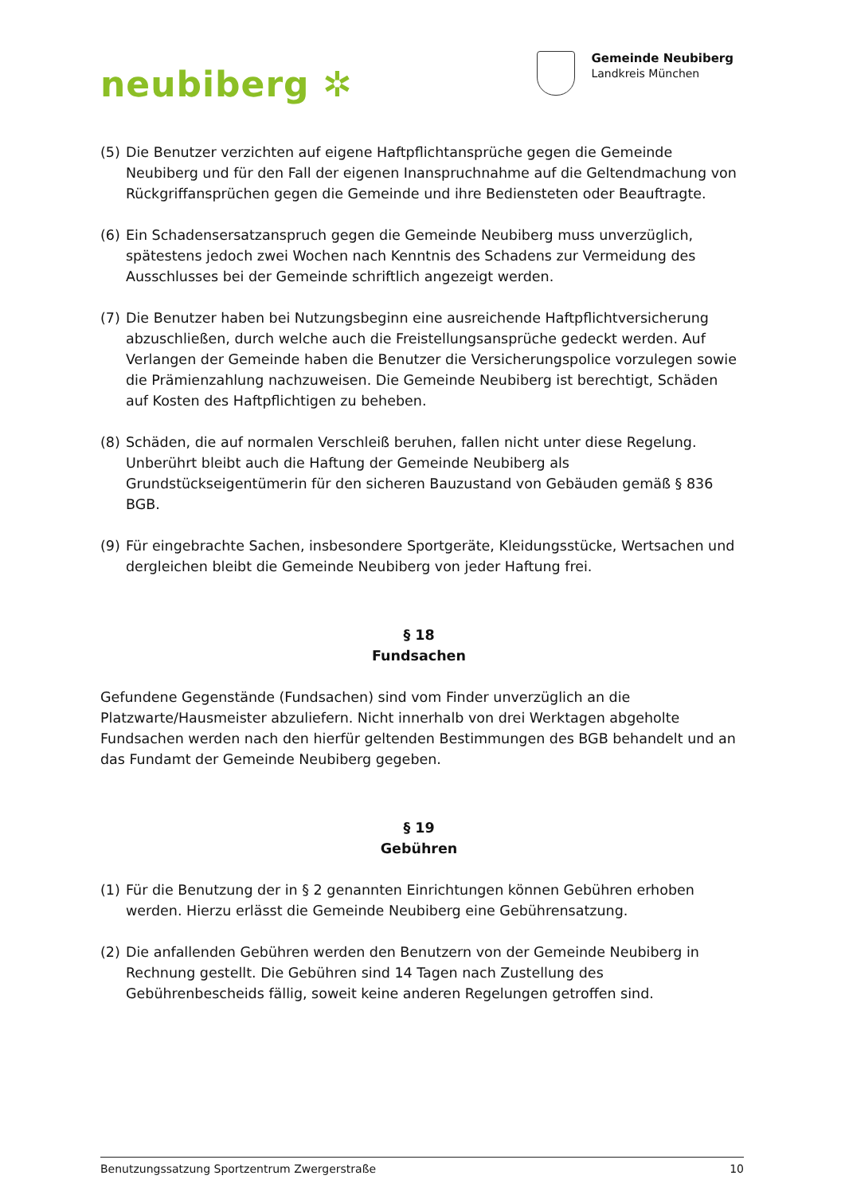neubiberg ✲
Gemeinde Neubiberg
Landkreis München
(5) Die Benutzer verzichten auf eigene Haftpflichtansprüche gegen die Gemeinde Neubiberg und für den Fall der eigenen Inanspruchnahme auf die Geltendmachung von Rückgriffansprüchen gegen die Gemeinde und ihre Bediensteten oder Beauftragte.
(6) Ein Schadensersatzanspruch gegen die Gemeinde Neubiberg muss unverzüglich, spätestens jedoch zwei Wochen nach Kenntnis des Schadens zur Vermeidung des Ausschlusses bei der Gemeinde schriftlich angezeigt werden.
(7) Die Benutzer haben bei Nutzungsbeginn eine ausreichende Haftpflichtversicherung abzuschließen, durch welche auch die Freistellungsansprüche gedeckt werden. Auf Verlangen der Gemeinde haben die Benutzer die Versicherungspolice vorzulegen sowie die Prämienzahlung nachzuweisen. Die Gemeinde Neubiberg ist berechtigt, Schäden auf Kosten des Haftpflichtigen zu beheben.
(8) Schäden, die auf normalen Verschleiß beruhen, fallen nicht unter diese Regelung. Unberührt bleibt auch die Haftung der Gemeinde Neubiberg als Grundstückseigentümerin für den sicheren Bauzustand von Gebäuden gemäß § 836 BGB.
(9) Für eingebrachte Sachen, insbesondere Sportgeräte, Kleidungsstücke, Wertsachen und dergleichen bleibt die Gemeinde Neubiberg von jeder Haftung frei.
§ 18
Fundsachen
Gefundene Gegenstände (Fundsachen) sind vom Finder unverzüglich an die Platzwarte/Hausmeister abzuliefern. Nicht innerhalb von drei Werktagen abgeholte Fundsachen werden nach den hierfür geltenden Bestimmungen des BGB behandelt und an das Fundamt der Gemeinde Neubiberg gegeben.
§ 19
Gebühren
(1) Für die Benutzung der in § 2 genannten Einrichtungen können Gebühren erhoben werden. Hierzu erlässt die Gemeinde Neubiberg eine Gebührensatzung.
(2) Die anfallenden Gebühren werden den Benutzern von der Gemeinde Neubiberg in Rechnung gestellt. Die Gebühren sind 14 Tagen nach Zustellung des Gebührenbescheids fällig, soweit keine anderen Regelungen getroffen sind.
Benutzungssatzung Sportzentrum Zwergerstraße 10